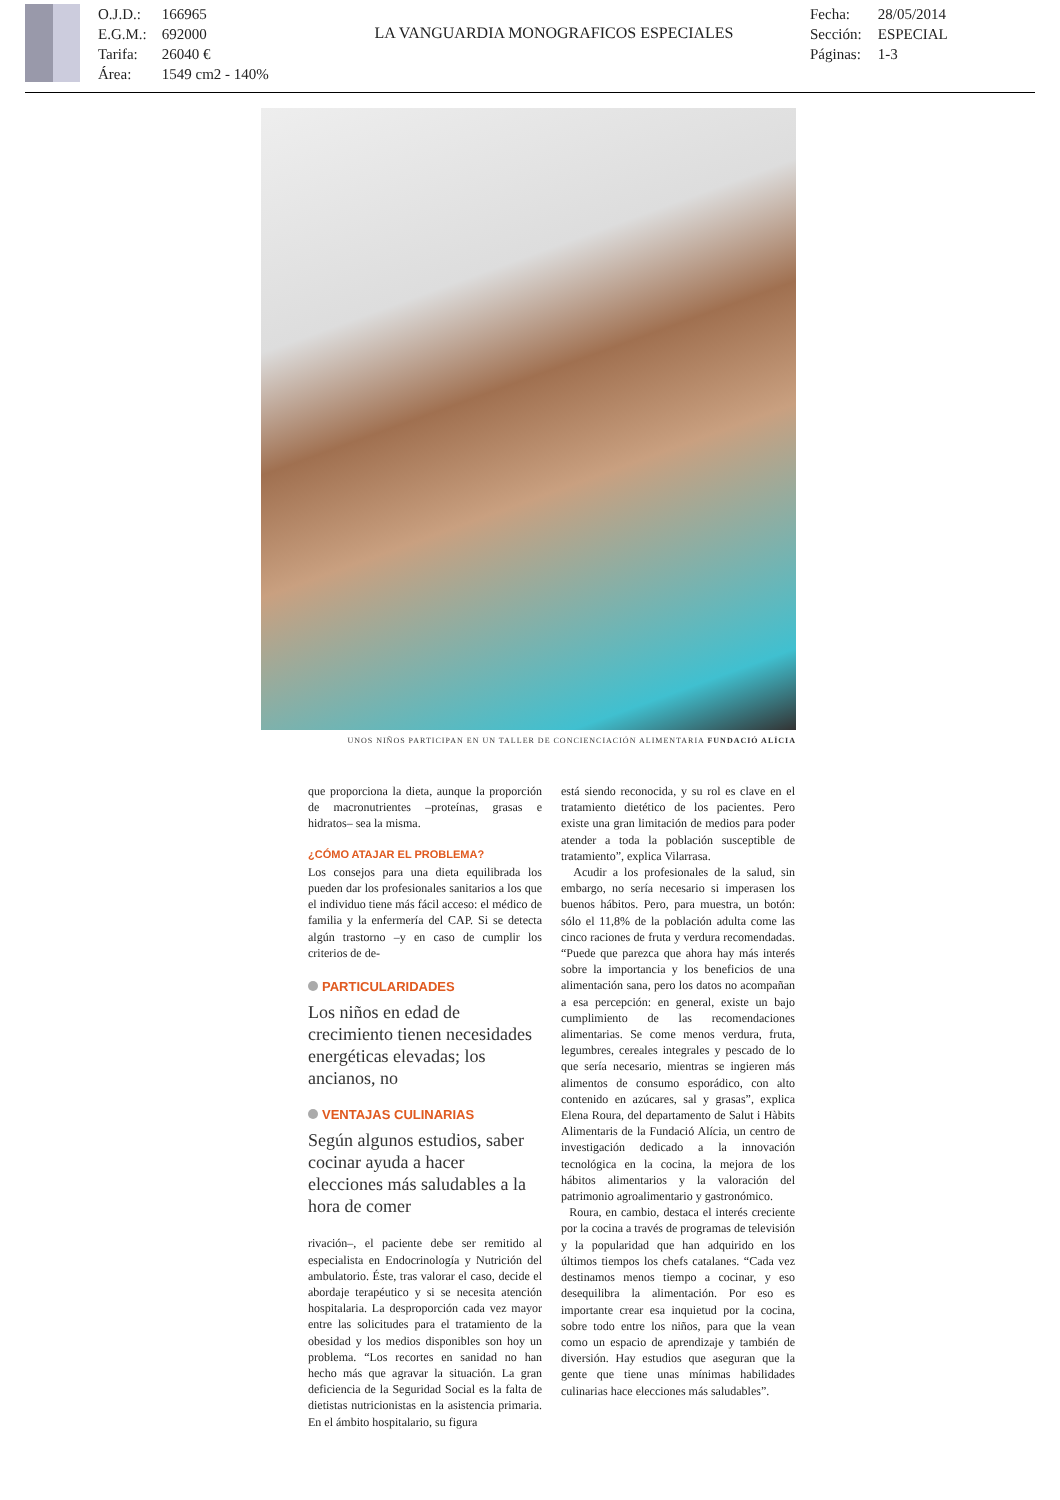O.J.D.: 166965
E.G.M.: 692000
Tarifa: 26040 €
Área: 1549 cm2 - 140%
LA VANGUARDIA MONOGRAFICOS ESPECIALES
Fecha: 28/05/2014
Sección: ESPECIAL
Páginas: 1-3
UNOS NIÑOS PARTICIPAN EN UN TALLER DE CONCIENCIACIÓN ALIMENTARIA FUNDACIÓ ALÍCIA
que proporciona la dieta, aunque la proporción de macronutrientes –proteínas, grasas e hidratos– sea la misma.
¿CÓMO ATAJAR EL PROBLEMA?
Los consejos para una dieta equilibrada los pueden dar los profesionales sanitarios a los que el individuo tiene más fácil acceso: el médico de familia y la enfermería del CAP. Si se detecta algún trastorno –y en caso de cumplir los criterios de de-
PARTICULARIDADES
Los niños en edad de crecimiento tienen necesidades energéticas elevadas; los ancianos, no
VENTAJAS CULINARIAS
Según algunos estudios, saber cocinar ayuda a hacer elecciones más saludables a la hora de comer
rivación–, el paciente debe ser remitido al especialista en Endocrinología y Nutrición del ambulatorio. Éste, tras valorar el caso, decide el abordaje terapéutico y si se necesita atención hospitalaria. La desproporción cada vez mayor entre las solicitudes para el tratamiento de la obesidad y los medios disponibles son hoy un problema. “Los recortes en sanidad no han hecho más que agravar la situación. La gran deficiencia de la Seguridad Social es la falta de dietistas nutricionistas en la asistencia primaria. En el ámbito hospitalario, su figura
está siendo reconocida, y su rol es clave en el tratamiento dietético de los pacientes. Pero existe una gran limitación de medios para poder atender a toda la población susceptible de tratamiento”, explica Vilarrasa.
Acudir a los profesionales de la salud, sin embargo, no sería necesario si imperasen los buenos hábitos. Pero, para muestra, un botón: sólo el 11,8% de la población adulta come las cinco raciones de fruta y verdura recomendadas. “Puede que parezca que ahora hay más interés sobre la importancia y los beneficios de una alimentación sana, pero los datos no acompañan a esa percepción: en general, existe un bajo cumplimiento de las recomendaciones alimentarias. Se come menos verdura, fruta, legumbres, cereales integrales y pescado de lo que sería necesario, mientras se ingieren más alimentos de consumo esporádico, con alto contenido en azúcares, sal y grasas”, explica Elena Roura, del departamento de Salut i Hàbits Alimentaris de la Fundació Alícia, un centro de investigación dedicado a la innovación tecnológica en la cocina, la mejora de los hábitos alimentarios y la valoración del patrimonio agroalimentario y gastronómico.
Roura, en cambio, destaca el interés creciente por la cocina a través de programas de televisión y la popularidad que han adquirido en los últimos tiempos los chefs catalanes. “Cada vez destinamos menos tiempo a cocinar, y eso desequilibra la alimentación. Por eso es importante crear esa inquietud por la cocina, sobre todo entre los niños, para que la vean como un espacio de aprendizaje y también de diversión. Hay estudios que aseguran que la gente que tiene unas mínimas habilidades culinarias hace elecciones más saludables”.